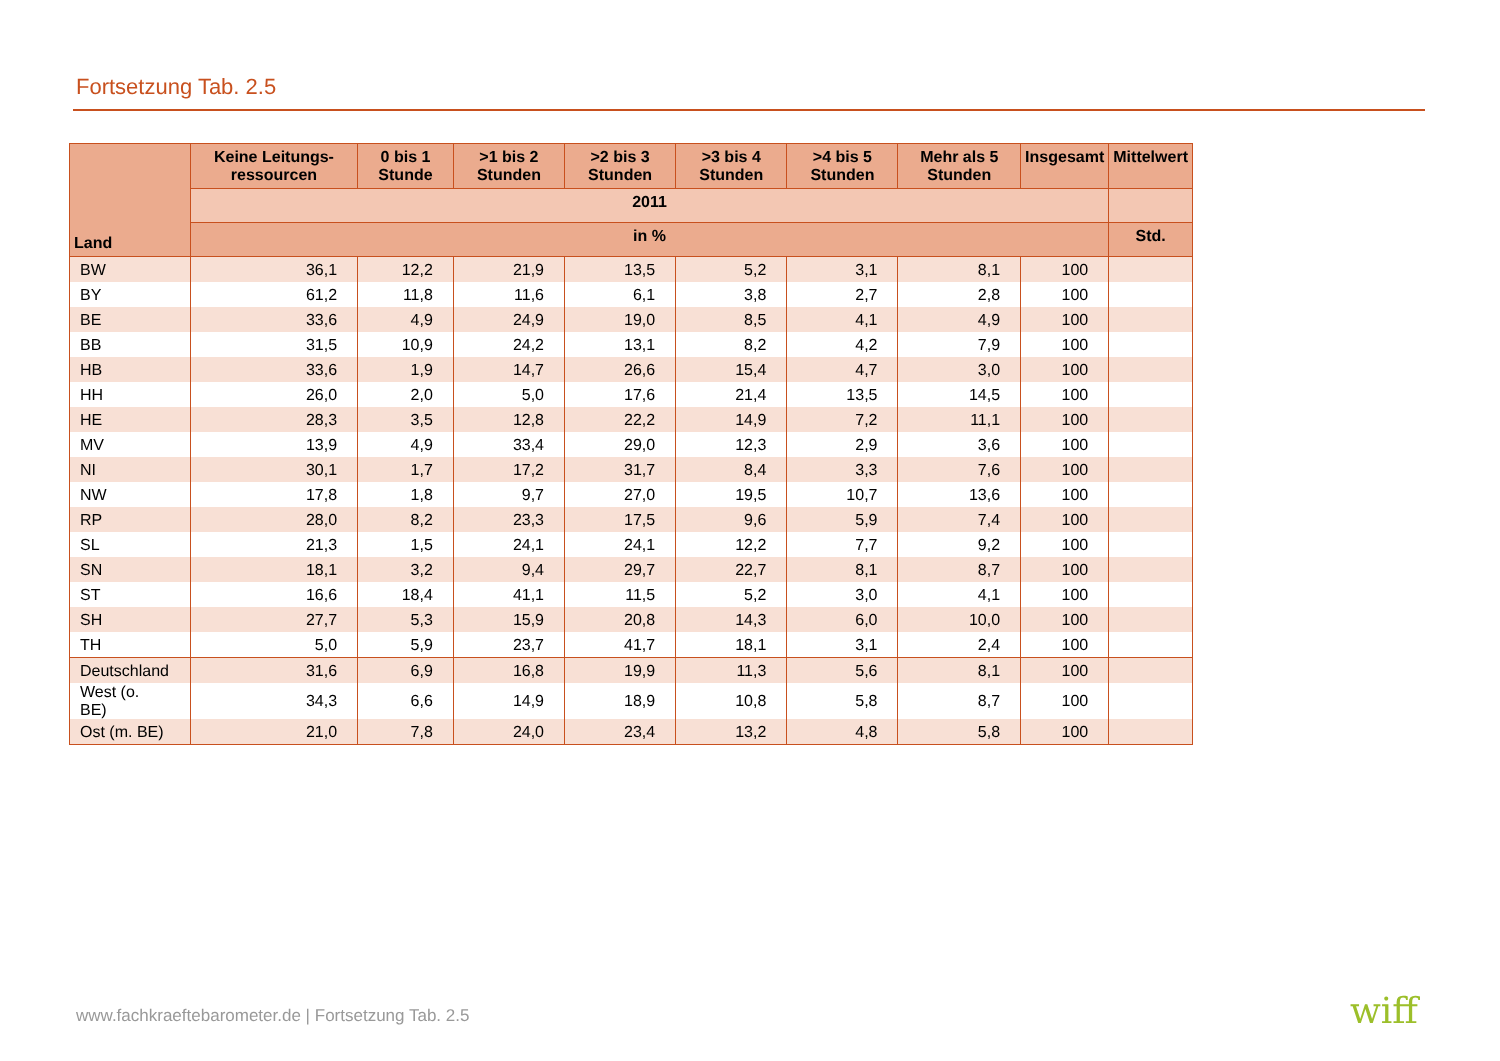Fortsetzung Tab. 2.5
| Land | Keine Leitungs-ressourcen | 0 bis 1 Stunde | >1 bis 2 Stunden | >2 bis 3 Stunden | >3 bis 4 Stunden | >4 bis 5 Stunden | Mehr als 5 Stunden | Insgesamt | Mittelwert |
| --- | --- | --- | --- | --- | --- | --- | --- | --- | --- |
| | 2011 | | | | | | | | |
| | in % | | | | | | | | Std. |
| BW | 36,1 | 12,2 | 21,9 | 13,5 | 5,2 | 3,1 | 8,1 | 100 | |
| BY | 61,2 | 11,8 | 11,6 | 6,1 | 3,8 | 2,7 | 2,8 | 100 | |
| BE | 33,6 | 4,9 | 24,9 | 19,0 | 8,5 | 4,1 | 4,9 | 100 | |
| BB | 31,5 | 10,9 | 24,2 | 13,1 | 8,2 | 4,2 | 7,9 | 100 | |
| HB | 33,6 | 1,9 | 14,7 | 26,6 | 15,4 | 4,7 | 3,0 | 100 | |
| HH | 26,0 | 2,0 | 5,0 | 17,6 | 21,4 | 13,5 | 14,5 | 100 | |
| HE | 28,3 | 3,5 | 12,8 | 22,2 | 14,9 | 7,2 | 11,1 | 100 | |
| MV | 13,9 | 4,9 | 33,4 | 29,0 | 12,3 | 2,9 | 3,6 | 100 | |
| NI | 30,1 | 1,7 | 17,2 | 31,7 | 8,4 | 3,3 | 7,6 | 100 | |
| NW | 17,8 | 1,8 | 9,7 | 27,0 | 19,5 | 10,7 | 13,6 | 100 | |
| RP | 28,0 | 8,2 | 23,3 | 17,5 | 9,6 | 5,9 | 7,4 | 100 | |
| SL | 21,3 | 1,5 | 24,1 | 24,1 | 12,2 | 7,7 | 9,2 | 100 | |
| SN | 18,1 | 3,2 | 9,4 | 29,7 | 22,7 | 8,1 | 8,7 | 100 | |
| ST | 16,6 | 18,4 | 41,1 | 11,5 | 5,2 | 3,0 | 4,1 | 100 | |
| SH | 27,7 | 5,3 | 15,9 | 20,8 | 14,3 | 6,0 | 10,0 | 100 | |
| TH | 5,0 | 5,9 | 23,7 | 41,7 | 18,1 | 3,1 | 2,4 | 100 | |
| Deutschland | 31,6 | 6,9 | 16,8 | 19,9 | 11,3 | 5,6 | 8,1 | 100 | |
| West (o. BE) | 34,3 | 6,6 | 14,9 | 18,9 | 10,8 | 5,8 | 8,7 | 100 | |
| Ost (m. BE) | 21,0 | 7,8 | 24,0 | 23,4 | 13,2 | 4,8 | 5,8 | 100 | |
www.fachkraeftebarometer.de | Fortsetzung Tab. 2.5
wiff